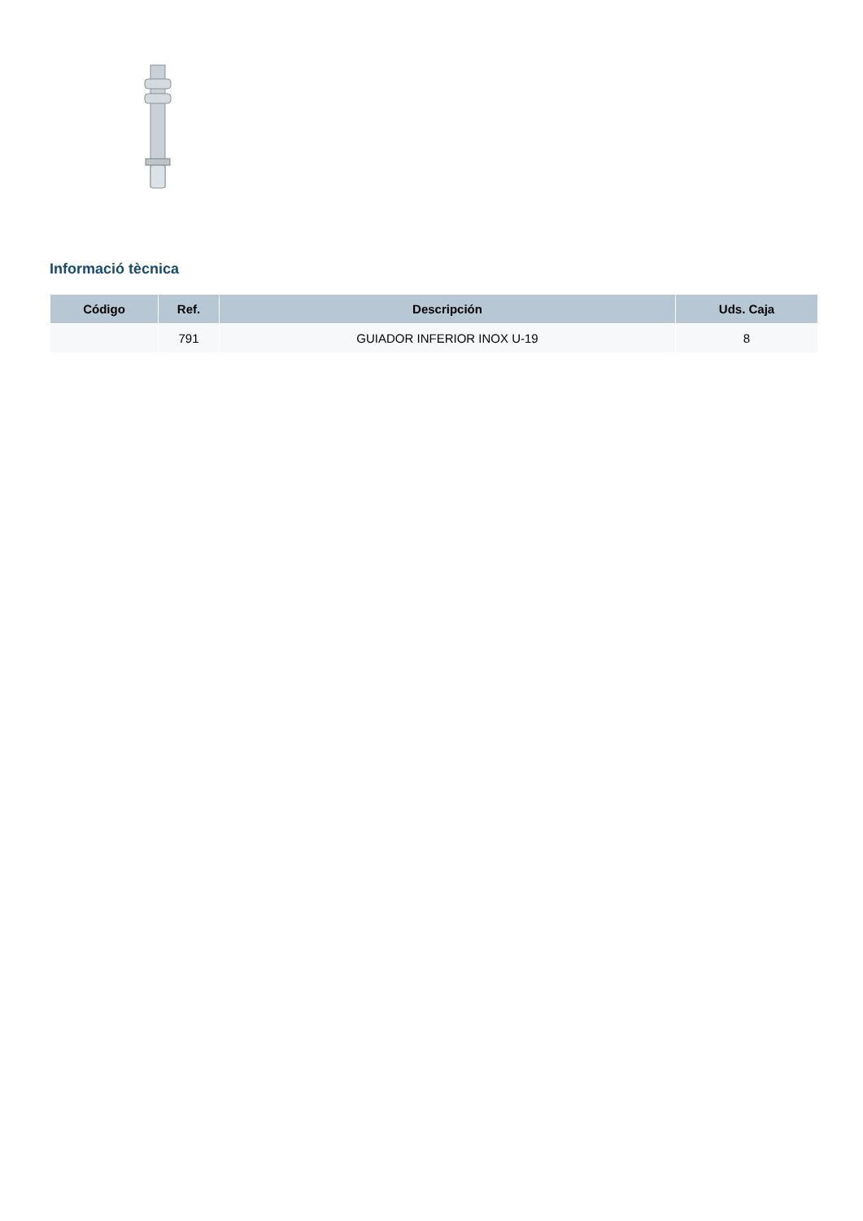Informació tècnica
| Código | Ref. | Descripción | Uds. Caja |
| --- | --- | --- | --- |
| | 791 | GUIADOR INFERIOR INOX U-19 | 8 |